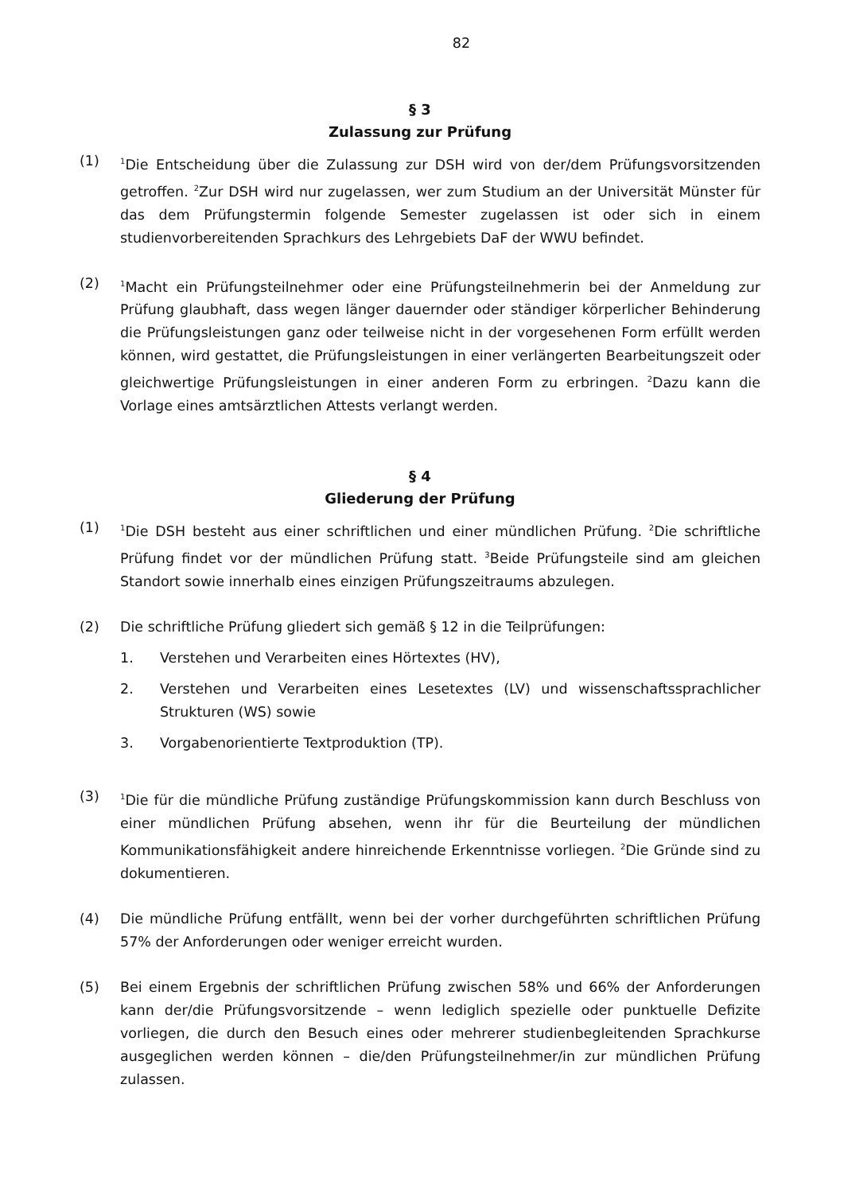82
§ 3
Zulassung zur Prüfung
(1)
<sup>1</sup> Die Entscheidung über die Zulassung zur DSH wird von der/dem Prüfungsvorsitzenden getroffen. <sup>2</sup>Zur DSH wird nur zugelassen, wer zum Studium an der Universität Münster für das dem Prüfungstermin folgende Semester zugelassen ist oder sich in einem studienvorbereitenden Sprachkurs des Lehrgebiets DaF der WWU befindet.
(2)
<sup>1</sup> Macht ein Prüfungsteilnehmer oder eine Prüfungsteilnehmerin bei der Anmeldung zur Prüfung glaubhaft, dass wegen länger dauernder oder ständiger körperlicher Behinderung die Prüfungsleistungen ganz oder teilweise nicht in der vorgesehenen Form erfüllt werden können, wird gestattet, die Prüfungsleistungen in einer verlängerten Bearbeitungszeit oder gleichwertige Prüfungsleistungen in einer anderen Form zu erbringen. <sup>2</sup>Dazu kann die Vorlage eines amtsärztlichen Attests verlangt werden.
§ 4
Gliederung der Prüfung
(1)
<sup>1</sup> Die DSH besteht aus einer schriftlichen und einer mündlichen Prüfung. <sup>2</sup>Die schriftliche Prüfung findet vor der mündlichen Prüfung statt. <sup>3</sup>Beide Prüfungsteile sind am gleichen Standort sowie innerhalb eines einzigen Prüfungszeitraums abzulegen.
(2) Die schriftliche Prüfung gliedert sich gemäß § 12 in die Teilprüfungen:
1. Verstehen und Verarbeiten eines Hörtextes (HV),
2. Verstehen und Verarbeiten eines Lesetextes (LV) und wissenschaftssprachlicher Strukturen (WS) sowie
3. Vorgabenorientierte Textproduktion (TP).
(3)
<sup>1</sup> Die für die mündliche Prüfung zuständige Prüfungskommission kann durch Beschluss von einer mündlichen Prüfung absehen, wenn ihr für die Beurteilung der mündlichen Kommunikationsfähigkeit andere hinreichende Erkenntnisse vorliegen. <sup>2</sup>Die Gründe sind zu dokumentieren.
(4) Die mündliche Prüfung entfällt, wenn bei der vorher durchgeführten schriftlichen Prüfung 57% der Anforderungen oder weniger erreicht wurden.
(5) Bei einem Ergebnis der schriftlichen Prüfung zwischen 58% und 66% der Anforderungen kann der/die Prüfungsvorsitzende – wenn lediglich spezielle oder punktuelle Defizite vorliegen, die durch den Besuch eines oder mehrerer studienbegleitenden Sprachkurse ausgeglichen werden können – die/den Prüfungsteilnehmer/in zur mündlichen Prüfung zulassen.